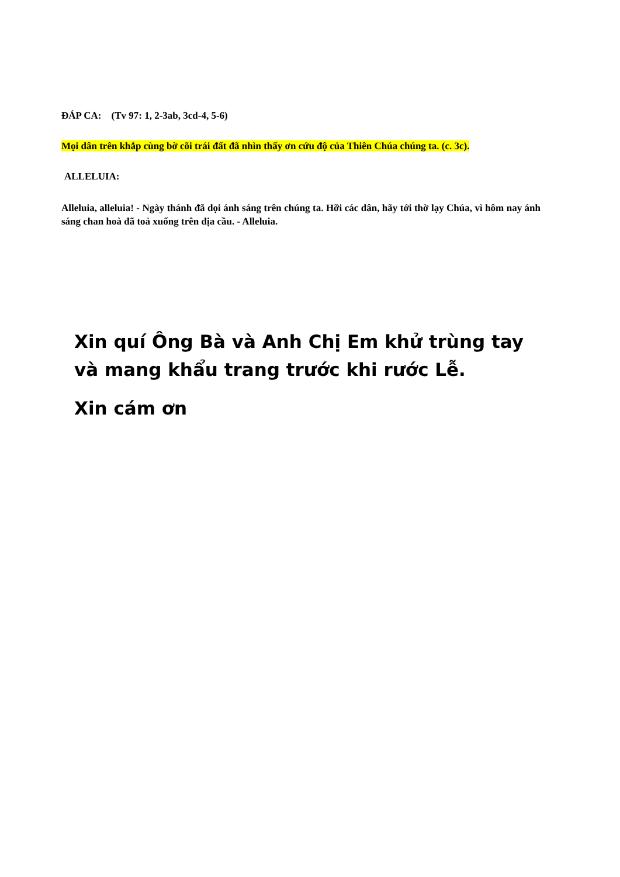ĐÁP CA: (Tv 97: 1, 2-3ab, 3cd-4, 5-6)
Mọi dân trên khắp cùng bờ cõi trái đất đã nhìn thấy ơn cứu độ của Thiên Chúa chúng ta. (c. 3c).
ALLELUIA:
Alleluia, alleluia! - Ngày thánh đã dọi ánh sáng trên chúng ta. Hỡi các dân, hãy tới thờ lạy Chúa, vì hôm nay ánh sáng chan hoà đã toả xuống trên địa cầu. - Alleluia.
Xin quí Ông Bà và Anh Chị Em khử trùng tay và mang khẩu trang trước khi rước Lễ.
Xin cám ơn